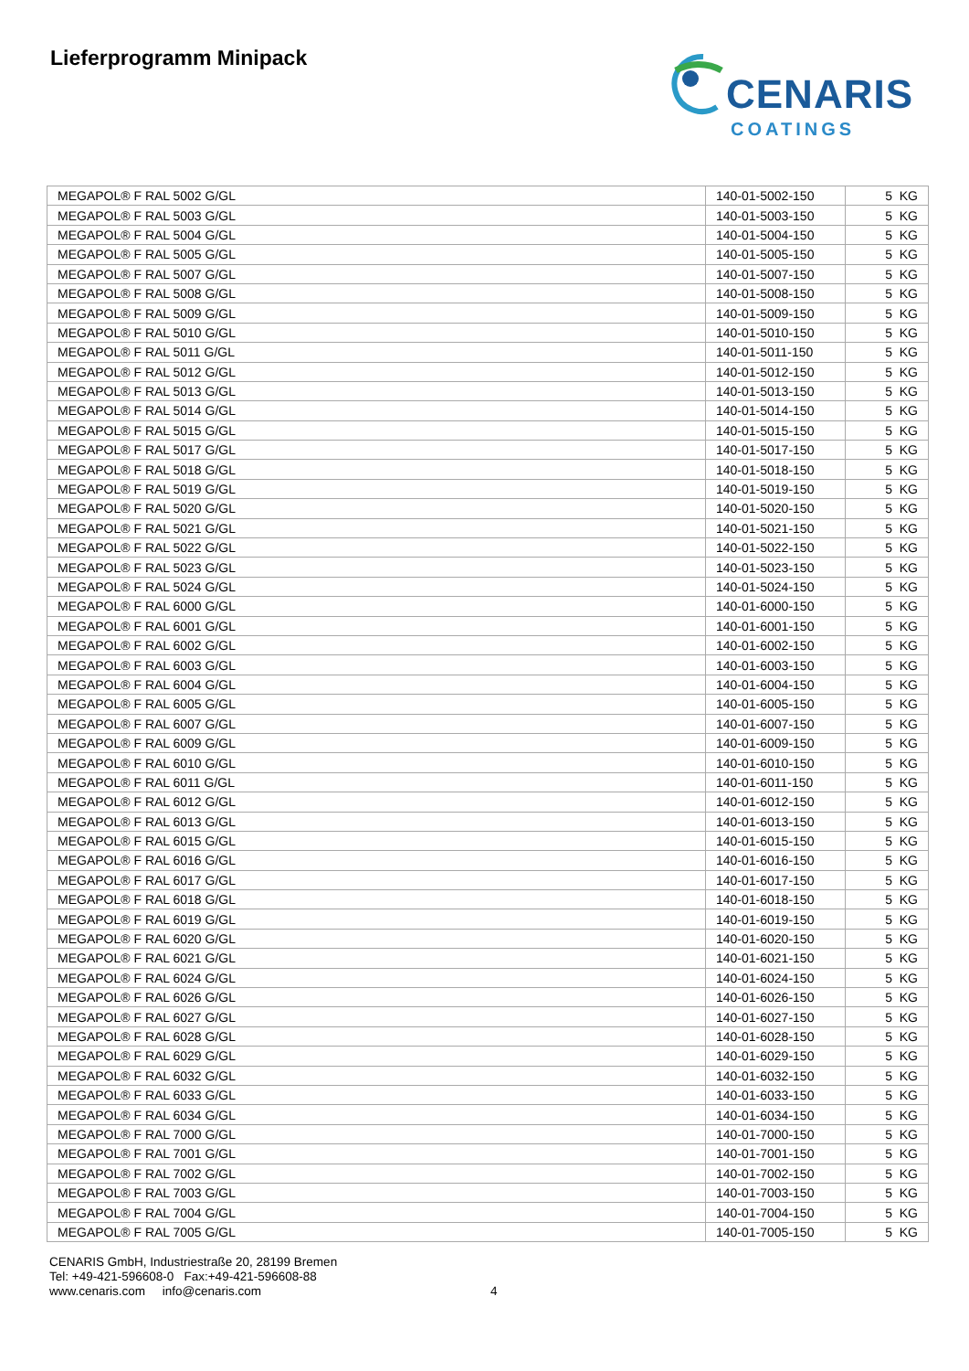Lieferprogramm Minipack
CENARIS
COATINGS
| MEGAPOL® F RAL 5002 G/GL | 140-01-5002-150 | 5 KG |
| MEGAPOL® F RAL 5003 G/GL | 140-01-5003-150 | 5 KG |
| MEGAPOL® F RAL 5004 G/GL | 140-01-5004-150 | 5 KG |
| MEGAPOL® F RAL 5005 G/GL | 140-01-5005-150 | 5 KG |
| MEGAPOL® F RAL 5007 G/GL | 140-01-5007-150 | 5 KG |
| MEGAPOL® F RAL 5008 G/GL | 140-01-5008-150 | 5 KG |
| MEGAPOL® F RAL 5009 G/GL | 140-01-5009-150 | 5 KG |
| MEGAPOL® F RAL 5010 G/GL | 140-01-5010-150 | 5 KG |
| MEGAPOL® F RAL 5011 G/GL | 140-01-5011-150 | 5 KG |
| MEGAPOL® F RAL 5012 G/GL | 140-01-5012-150 | 5 KG |
| MEGAPOL® F RAL 5013 G/GL | 140-01-5013-150 | 5 KG |
| MEGAPOL® F RAL 5014 G/GL | 140-01-5014-150 | 5 KG |
| MEGAPOL® F RAL 5015 G/GL | 140-01-5015-150 | 5 KG |
| MEGAPOL® F RAL 5017 G/GL | 140-01-5017-150 | 5 KG |
| MEGAPOL® F RAL 5018 G/GL | 140-01-5018-150 | 5 KG |
| MEGAPOL® F RAL 5019 G/GL | 140-01-5019-150 | 5 KG |
| MEGAPOL® F RAL 5020 G/GL | 140-01-5020-150 | 5 KG |
| MEGAPOL® F RAL 5021 G/GL | 140-01-5021-150 | 5 KG |
| MEGAPOL® F RAL 5022 G/GL | 140-01-5022-150 | 5 KG |
| MEGAPOL® F RAL 5023 G/GL | 140-01-5023-150 | 5 KG |
| MEGAPOL® F RAL 5024 G/GL | 140-01-5024-150 | 5 KG |
| MEGAPOL® F RAL 6000 G/GL | 140-01-6000-150 | 5 KG |
| MEGAPOL® F RAL 6001 G/GL | 140-01-6001-150 | 5 KG |
| MEGAPOL® F RAL 6002 G/GL | 140-01-6002-150 | 5 KG |
| MEGAPOL® F RAL 6003 G/GL | 140-01-6003-150 | 5 KG |
| MEGAPOL® F RAL 6004 G/GL | 140-01-6004-150 | 5 KG |
| MEGAPOL® F RAL 6005 G/GL | 140-01-6005-150 | 5 KG |
| MEGAPOL® F RAL 6007 G/GL | 140-01-6007-150 | 5 KG |
| MEGAPOL® F RAL 6009 G/GL | 140-01-6009-150 | 5 KG |
| MEGAPOL® F RAL 6010 G/GL | 140-01-6010-150 | 5 KG |
| MEGAPOL® F RAL 6011 G/GL | 140-01-6011-150 | 5 KG |
| MEGAPOL® F RAL 6012 G/GL | 140-01-6012-150 | 5 KG |
| MEGAPOL® F RAL 6013 G/GL | 140-01-6013-150 | 5 KG |
| MEGAPOL® F RAL 6015 G/GL | 140-01-6015-150 | 5 KG |
| MEGAPOL® F RAL 6016 G/GL | 140-01-6016-150 | 5 KG |
| MEGAPOL® F RAL 6017 G/GL | 140-01-6017-150 | 5 KG |
| MEGAPOL® F RAL 6018 G/GL | 140-01-6018-150 | 5 KG |
| MEGAPOL® F RAL 6019 G/GL | 140-01-6019-150 | 5 KG |
| MEGAPOL® F RAL 6020 G/GL | 140-01-6020-150 | 5 KG |
| MEGAPOL® F RAL 6021 G/GL | 140-01-6021-150 | 5 KG |
| MEGAPOL® F RAL 6024 G/GL | 140-01-6024-150 | 5 KG |
| MEGAPOL® F RAL 6026 G/GL | 140-01-6026-150 | 5 KG |
| MEGAPOL® F RAL 6027 G/GL | 140-01-6027-150 | 5 KG |
| MEGAPOL® F RAL 6028 G/GL | 140-01-6028-150 | 5 KG |
| MEGAPOL® F RAL 6029 G/GL | 140-01-6029-150 | 5 KG |
| MEGAPOL® F RAL 6032 G/GL | 140-01-6032-150 | 5 KG |
| MEGAPOL® F RAL 6033 G/GL | 140-01-6033-150 | 5 KG |
| MEGAPOL® F RAL 6034 G/GL | 140-01-6034-150 | 5 KG |
| MEGAPOL® F RAL 7000 G/GL | 140-01-7000-150 | 5 KG |
| MEGAPOL® F RAL 7001 G/GL | 140-01-7001-150 | 5 KG |
| MEGAPOL® F RAL 7002 G/GL | 140-01-7002-150 | 5 KG |
| MEGAPOL® F RAL 7003 G/GL | 140-01-7003-150 | 5 KG |
| MEGAPOL® F RAL 7004 G/GL | 140-01-7004-150 | 5 KG |
| MEGAPOL® F RAL 7005 G/GL | 140-01-7005-150 | 5 KG |
CENARIS GmbH, Industriestraße 20, 28199 Bremen
Tel: +49-421-596608-0 Fax:+49-421-596608-88
www.cenaris.com info@cenaris.com
4